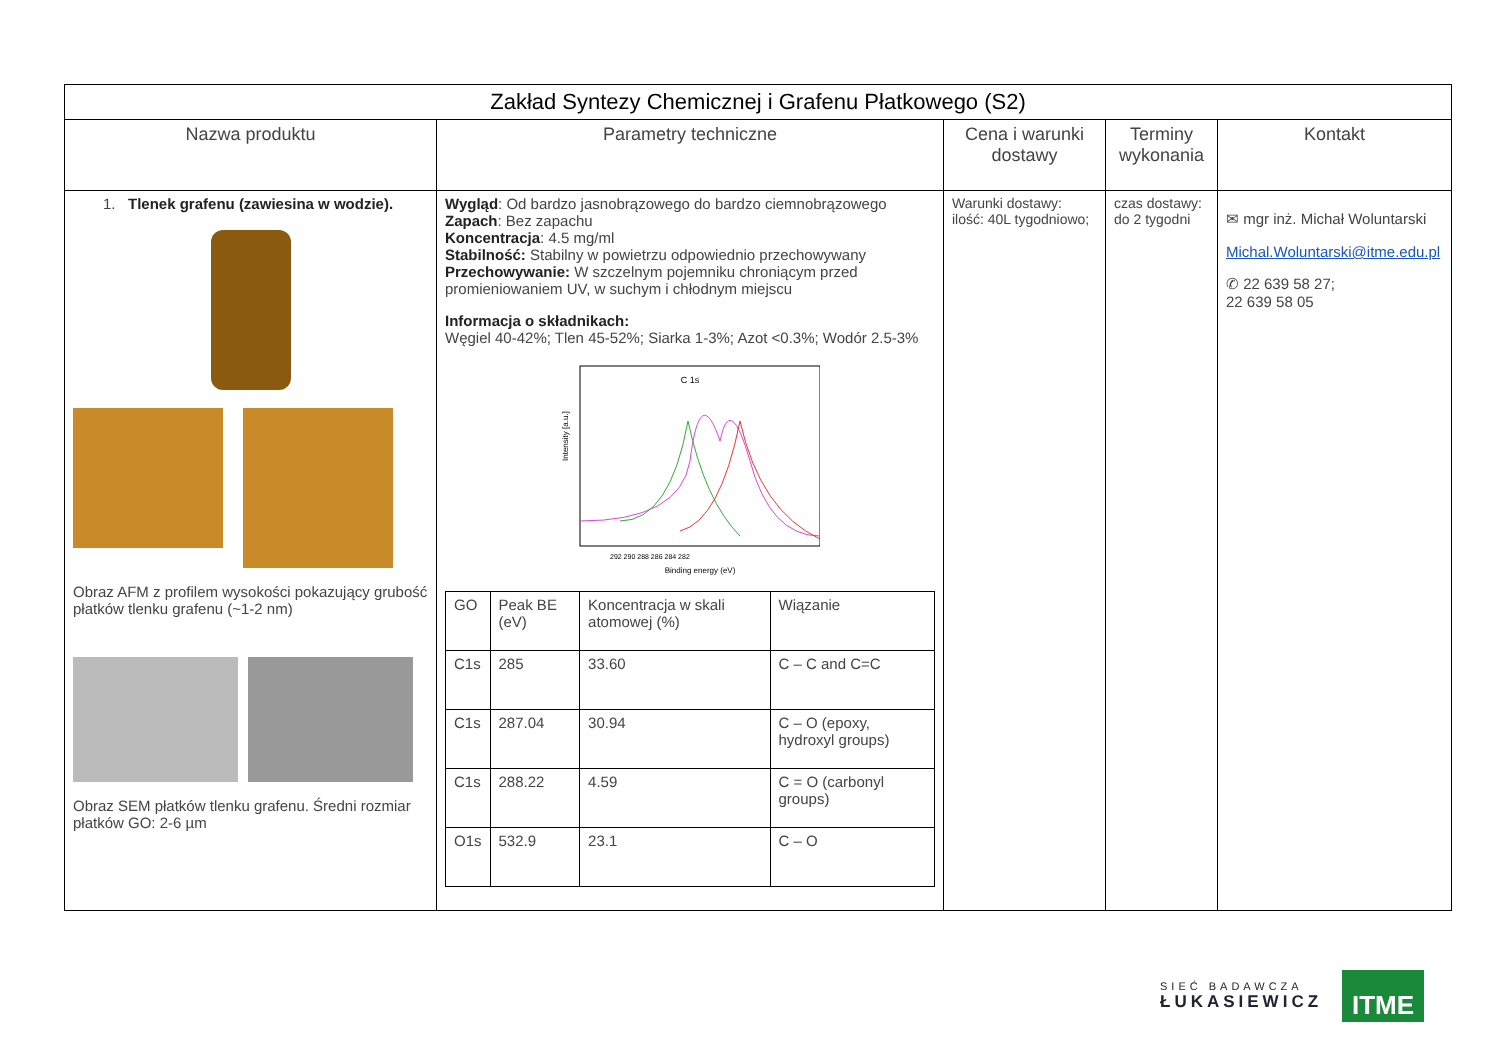| Zakład Syntezy Chemicznej i Grafenu Płatkowego (S2) | | | | |
| Nazwa produktu | Parametry techniczne | Cena i warunki dostawy | Terminy wykonania | Kontakt |
| 1. Tlenek grafenu (zawiesina w wodzie). Obraz AFM z profilem wysokości pokazujący grubość płatków tlenku grafenu (~1-2 nm) Obraz SEM płatków tlenku grafenu. Średni rozmiar płatków GO: 2-6 µm | Wygląd : Od bardzo jasnobrązowego do bardzo ciemnobrązowego Zapach : Bez zapachu Koncentracja : 4.5 mg/ml Stabilność: Stabilny w powietrzu odpowiednio przechowywany Przechowywanie: W szczelnym pojemniku chroniącym przed promieniowaniem UV, w suchym i chłodnym miejscu Informacja o składnikach: Węgiel 40-42%; Tlen 45-52%; Siarka 1-3%; Azot <0.3%; Wodór 2.5-3% C 1s Intensity [a.u.] 292 290 288 286 284 282 Binding energy (eV) / GO / Peak BE (eV) / Koncentracja w skali atomowej (%) / Wiązanie / / C1s / 285 / 33.60 / C – C and C=C / / C1s / 287.04 / 30.94 / C – O (epoxy, hydroxyl groups) / / C1s / 288.22 / 4.59 / C = O (carbonyl groups) / / O1s / 532.9 / 23.1 / C – O / | Warunki dostawy: ilość: 40L tygodniowo; | czas dostawy: do 2 tygodni | ✉ mgr inż. Michał Woluntarski Michal.Woluntarski@itme.edu.pl ✆ 22 639 58 27; 22 639 58 05 |
SIEĆ BADAWCZA
ŁUKASIEWICZ
ITME